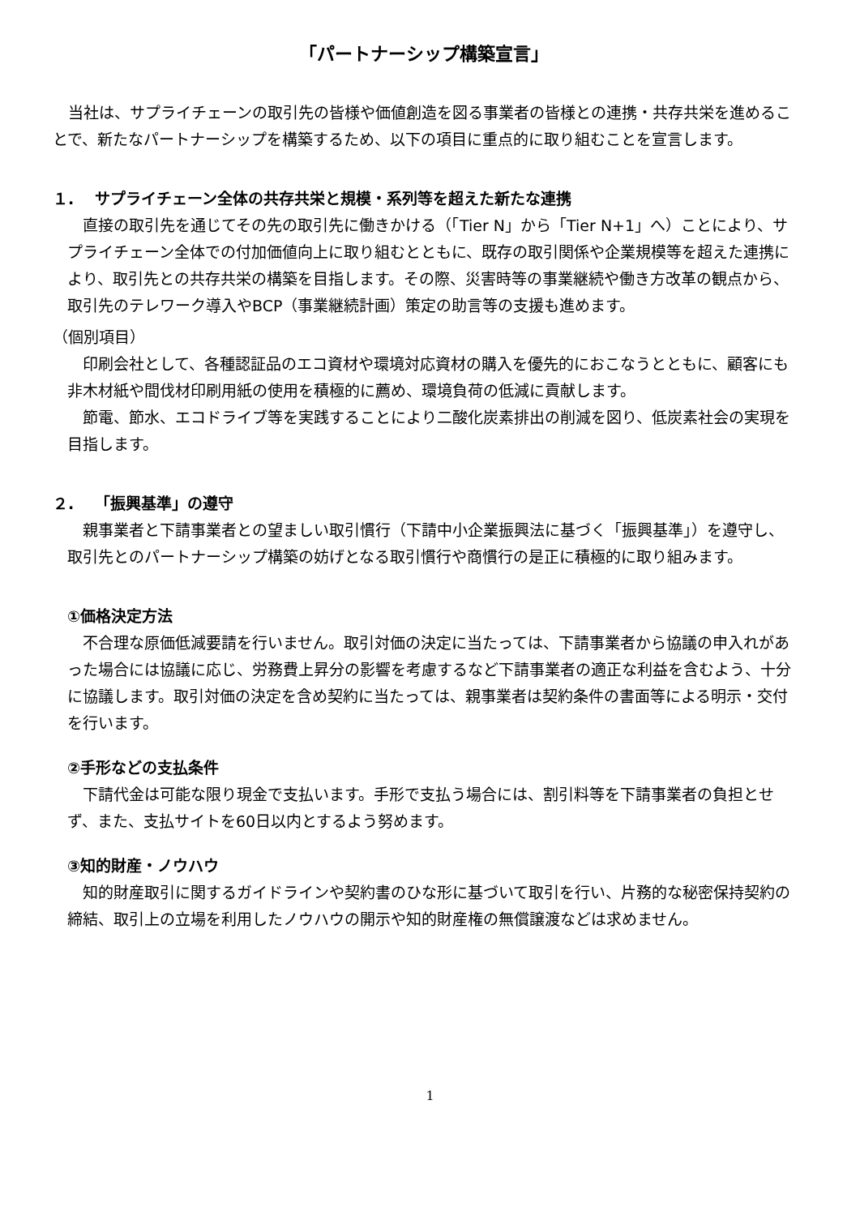「パートナーシップ構築宣言」
当社は、サプライチェーンの取引先の皆様や価値創造を図る事業者の皆様との連携・共存共栄を進めることで、新たなパートナーシップを構築するため、以下の項目に重点的に取り組むことを宣言します。
１.　 サプライチェーン全体の共存共栄と規模・系列等を超えた新たな連携
直接の取引先を通じてその先の取引先に働きかける（「Tier N」から「Tier N+1」へ）ことにより、サプライチェーン全体での付加価値向上に取り組むとともに、既存の取引関係や企業規模等を超えた連携により、取引先との共存共栄の構築を目指します。その際、災害時等の事業継続や働き方改革の観点から、取引先のテレワーク導入やBCP（事業継続計画）策定の助言等の支援も進めます。
（個別項目）
印刷会社として、各種認証品のエコ資材や環境対応資材の購入を優先的におこなうとともに、顧客にも非木材紙や間伐材印刷用紙の使用を積極的に薦め、環境負荷の低減に貢献します。
節電、節水、エコドライブ等を実践することにより二酸化炭素排出の削減を図り、低炭素社会の実現を目指します。
２.　 「振興基準」の遵守
親事業者と下請事業者との望ましい取引慣行（下請中小企業振興法に基づく「振興基準」）を遵守し、取引先とのパートナーシップ構築の妨げとなる取引慣行や商慣行の是正に積極的に取り組みます。
①価格決定方法
不合理な原価低減要請を行いません。取引対価の決定に当たっては、下請事業者から協議の申入れがあった場合には協議に応じ、労務費上昇分の影響を考慮するなど下請事業者の適正な利益を含むよう、十分に協議します。取引対価の決定を含め契約に当たっては、親事業者は契約条件の書面等による明示・交付を行います。
②手形などの支払条件
下請代金は可能な限り現金で支払います。手形で支払う場合には、割引料等を下請事業者の負担とせず、また、支払サイトを60日以内とするよう努めます。
③知的財産・ノウハウ
知的財産取引に関するガイドラインや契約書のひな形に基づいて取引を行い、片務的な秘密保持契約の締結、取引上の立場を利用したノウハウの開示や知的財産権の無償譲渡などは求めません。
1